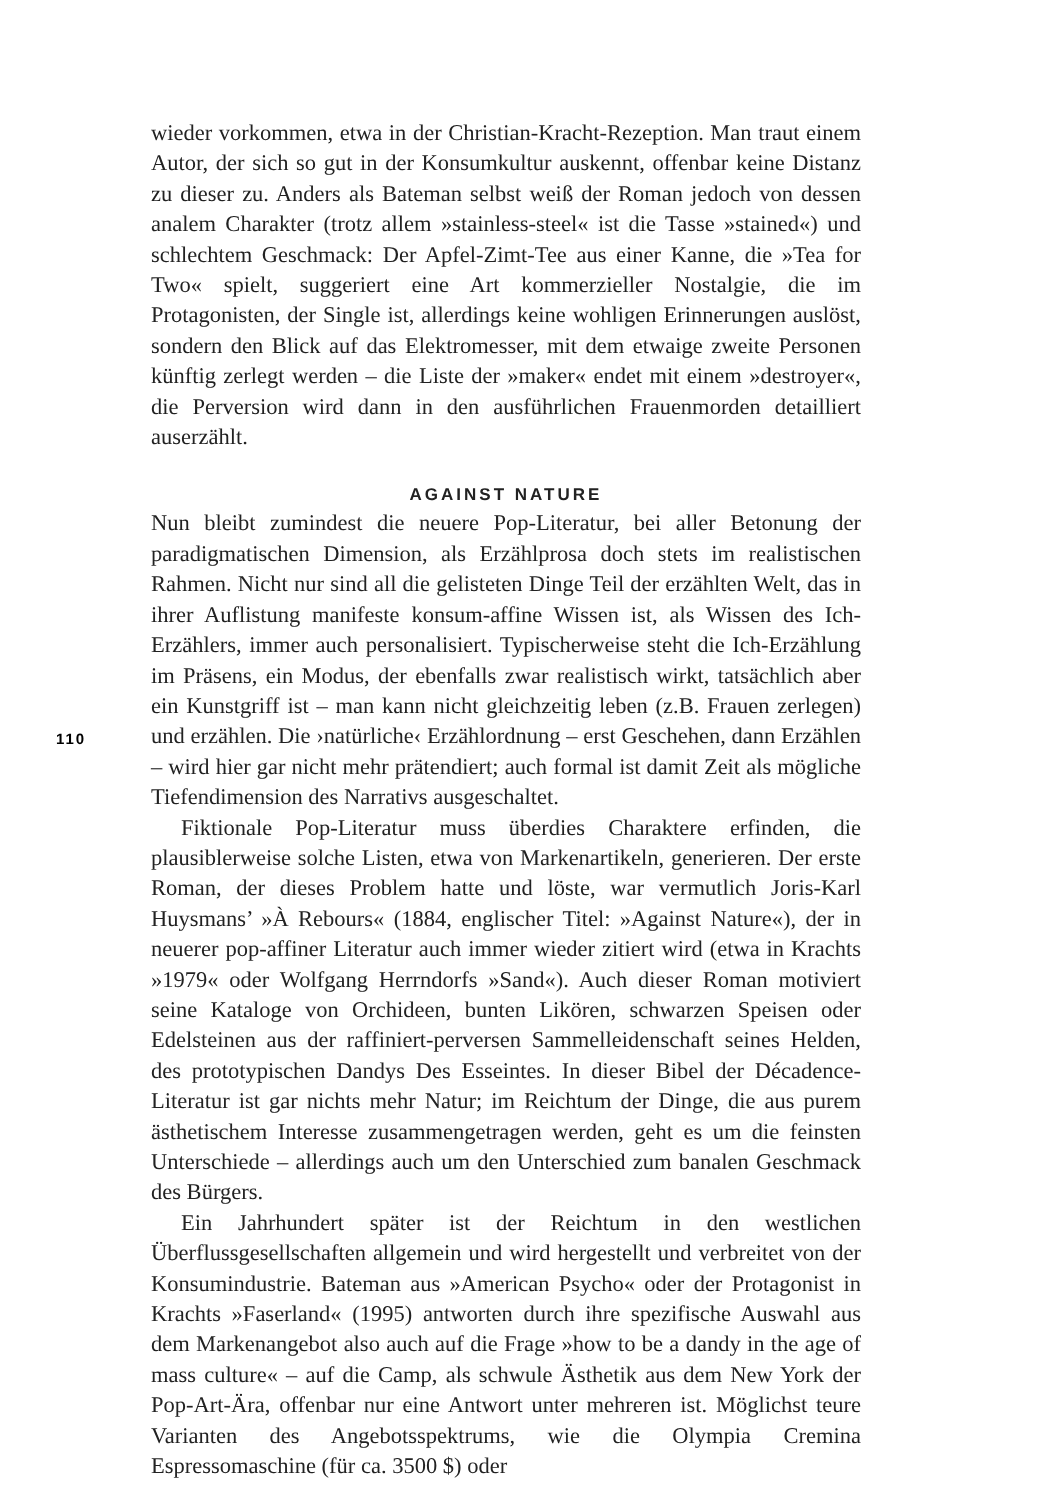wieder vorkommen, etwa in der Christian-Kracht-Rezeption. Man traut einem Autor, der sich so gut in der Konsumkultur auskennt, offenbar keine Distanz zu dieser zu. Anders als Bateman selbst weiß der Roman jedoch von dessen analem Charakter (trotz allem »stainless-steel« ist die Tasse »stained«) und schlechtem Geschmack: Der Apfel-Zimt-Tee aus einer Kanne, die »Tea for Two« spielt, suggeriert eine Art kommerzieller Nostalgie, die im Protagonisten, der Single ist, allerdings keine wohligen Erinnerungen auslöst, sondern den Blick auf das Elektromesser, mit dem etwaige zweite Personen künftig zerlegt werden – die Liste der »maker« endet mit einem »destroyer«, die Perversion wird dann in den ausführlichen Frauenmorden detailliert auserzählt.
AGAINST NATURE
Nun bleibt zumindest die neuere Pop-Literatur, bei aller Betonung der paradigmatischen Dimension, als Erzählprosa doch stets im realistischen Rahmen. Nicht nur sind all die gelisteten Dinge Teil der erzählten Welt, das in ihrer Auflistung manifeste konsum-affine Wissen ist, als Wissen des Ich-Erzählers, immer auch personalisiert. Typischerweise steht die Ich-Erzählung im Präsens, ein Modus, der ebenfalls zwar realistisch wirkt, tatsächlich aber ein Kunstgriff ist – man kann nicht gleichzeitig leben (z.B. Frauen zerlegen) und erzählen. Die ›natürliche‹ Erzählordnung – erst Geschehen, dann Erzählen – wird hier gar nicht mehr prätendiert; auch formal ist damit Zeit als mögliche Tiefendimension des Narrativs ausgeschaltet.
Fiktionale Pop-Literatur muss überdies Charaktere erfinden, die plausiblerweise solche Listen, etwa von Markenartikeln, generieren. Der erste Roman, der dieses Problem hatte und löste, war vermutlich Joris-Karl Huysmans’ »À Rebours« (1884, englischer Titel: »Against Nature«), der in neuerer pop-affiner Literatur auch immer wieder zitiert wird (etwa in Krachts »1979« oder Wolfgang Herrndorfs »Sand«). Auch dieser Roman motiviert seine Kataloge von Orchideen, bunten Likören, schwarzen Speisen oder Edelsteinen aus der raffiniert-perversen Sammelleidenschaft seines Helden, des prototypischen Dandys Des Esseintes. In dieser Bibel der Décadence-Literatur ist gar nichts mehr Natur; im Reichtum der Dinge, die aus purem ästhetischem Interesse zusammengetragen werden, geht es um die feinsten Unterschiede – allerdings auch um den Unterschied zum banalen Geschmack des Bürgers.
Ein Jahrhundert später ist der Reichtum in den westlichen Überflussgesellschaften allgemein und wird hergestellt und verbreitet von der Konsumindustrie. Bateman aus »American Psycho« oder der Protagonist in Krachts »Faserland« (1995) antworten durch ihre spezifische Auswahl aus dem Markenangebot also auch auf die Frage »how to be a dandy in the age of mass culture« – auf die Camp, als schwule Ästhetik aus dem New York der Pop-Art-Ära, offenbar nur eine Antwort unter mehreren ist. Möglichst teure Varianten des Angebotsspektrums, wie die Olympia Cremina Espressomaschine (für ca. 3500 $) oder
110